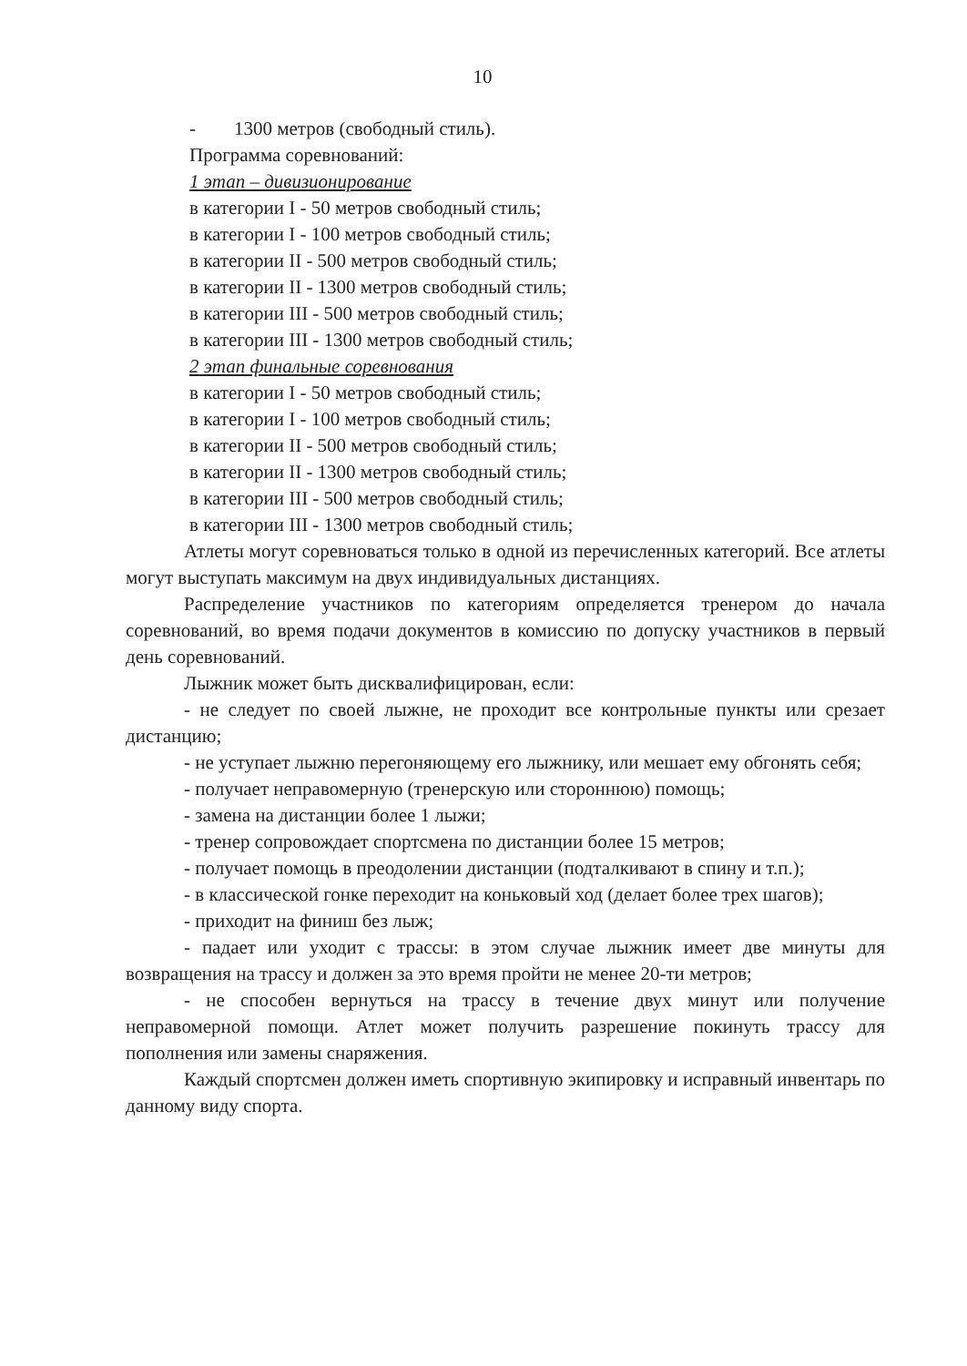10
- 1300 метров (свободный стиль).
Программа соревнований:
1 этап – дивизионирование
в категории I - 50 метров свободный стиль;
в категории I - 100 метров свободный стиль;
в категории II - 500 метров свободный стиль;
в категории II - 1300 метров свободный стиль;
в категории III - 500 метров свободный стиль;
в категории III - 1300 метров свободный стиль;
2 этап финальные соревнования
в категории I - 50 метров свободный стиль;
в категории I - 100 метров свободный стиль;
в категории II - 500 метров свободный стиль;
в категории II - 1300 метров свободный стиль;
в категории III - 500 метров свободный стиль;
в категории III - 1300 метров свободный стиль;
Атлеты могут соревноваться только в одной из перечисленных категорий. Все атлеты могут выступать максимум на двух индивидуальных дистанциях.
Распределение участников по категориям определяется тренером до начала соревнований, во время подачи документов в комиссию по допуску участников в первый день соревнований.
Лыжник может быть дисквалифицирован, если:
- не следует по своей лыжне, не проходит все контрольные пункты или срезает дистанцию;
- не уступает лыжню перегоняющему его лыжнику, или мешает ему обгонять себя;
- получает неправомерную (тренерскую или стороннюю) помощь;
- замена на дистанции более 1 лыжи;
- тренер сопровождает спортсмена по дистанции более 15 метров;
- получает помощь в преодолении дистанции (подталкивают в спину и т.п.);
- в классической гонке переходит на коньковый ход (делает более трех шагов);
- приходит на финиш без лыж;
- падает или уходит с трассы: в этом случае лыжник имеет две минуты для возвращения на трассу и должен за это время пройти не менее 20-ти метров;
- не способен вернуться на трассу в течение двух минут или получение неправомерной помощи. Атлет может получить разрешение покинуть трассу для пополнения или замены снаряжения.
Каждый спортсмен должен иметь спортивную экипировку и исправный инвентарь по данному виду спорта.